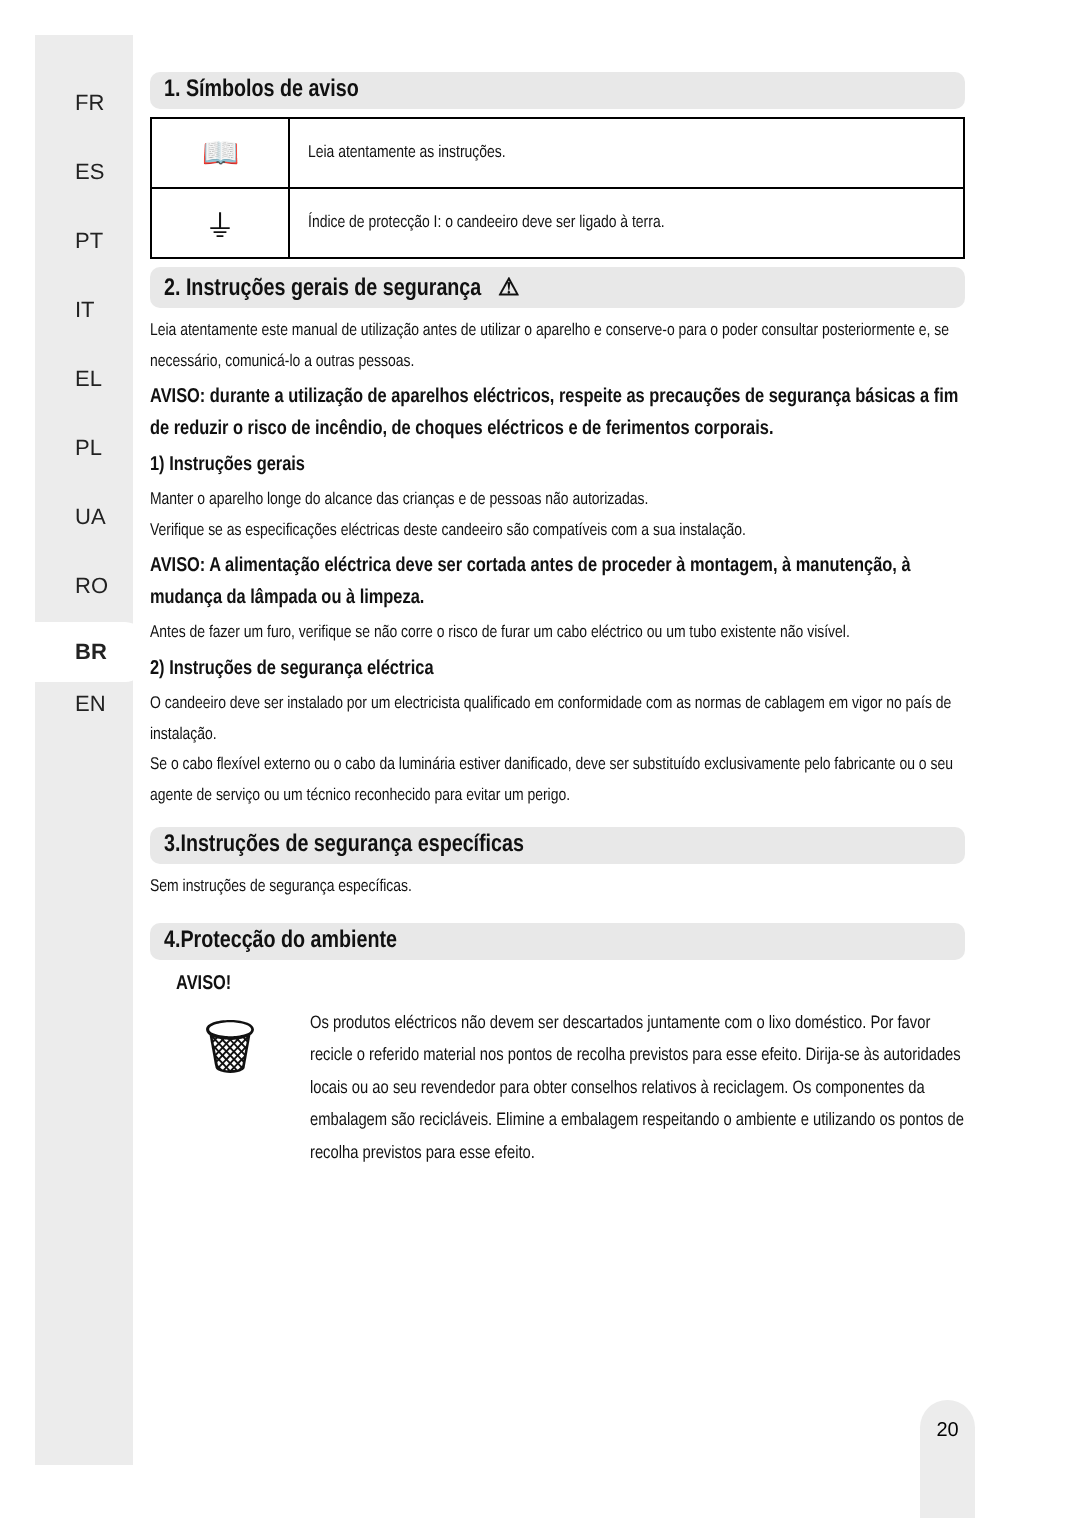FR
ES
PT
IT
EL
PL
UA
RO
BR
EN
1. Símbolos de aviso
| 📖 | Leia atentamente as instruções. |
| ⏚ | Índice de protecção I: o candeeiro deve ser ligado à terra. |
2. Instruções gerais de segurança ⚠
Leia atentamente este manual de utilização antes de utilizar o aparelho e conserve-o para o poder consultar posteriormente e, se necessário, comunicá-lo a outras pessoas.
AVISO: durante a utilização de aparelhos eléctricos, respeite as precauções de segurança básicas a fim de reduzir o risco de incêndio, de choques eléctricos e de ferimentos corporais.
1) Instruções gerais
Manter o aparelho longe do alcance das crianças e de pessoas não autorizadas.
Verifique se as especificações eléctricas deste candeeiro são compatíveis com a sua instalação.
AVISO: A alimentação eléctrica deve ser cortada antes de proceder à montagem, à manutenção, à mudança da lâmpada ou à limpeza.
Antes de fazer um furo, verifique se não corre o risco de furar um cabo eléctrico ou um tubo existente não visível.
2) Instruções de segurança eléctrica
O candeeiro deve ser instalado por um electricista qualificado em conformidade com as normas de cablagem em vigor no país de instalação.
Se o cabo flexível externo ou o cabo da luminária estiver danificado, deve ser substituído exclusivamente pelo fabricante ou o seu agente de serviço ou um técnico reconhecido para evitar um perigo.
3.Instruções de segurança específicas
Sem instruções de segurança específicas.
4.Protecção do ambiente
AVISO!
🗑
Os produtos eléctricos não devem ser descartados juntamente com o lixo doméstico. Por favor recicle o referido material nos pontos de recolha previstos para esse efeito. Dirija-se às autoridades locais ou ao seu revendedor para obter conselhos relativos à reciclagem. Os componentes da embalagem são recicláveis. Elimine a embalagem respeitando o ambiente e utilizando os pontos de recolha previstos para esse efeito.
20